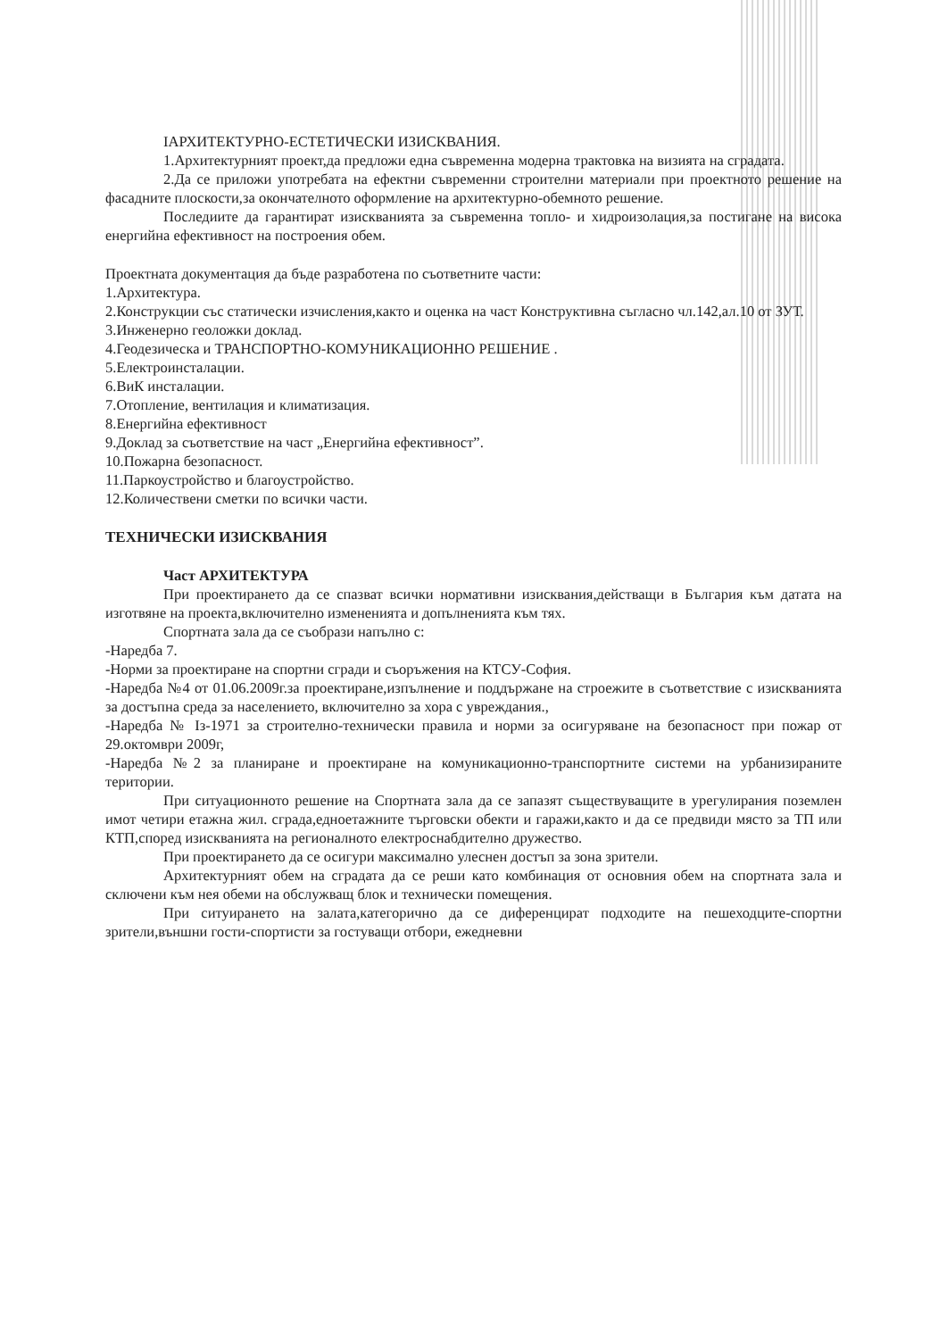IАРХИТЕКТУРНО-ЕСТЕТИЧЕСКИ ИЗИСКВАНИЯ.
1.Архитектурният проект,да предложи една съвременна модерна трактовка на визията на сградата.
2.Да се приложи употребата на ефектни съвременни строителни материали при проектното решение на фасадните плоскости,за окончателното оформление на архитектурно-обемното решение.
Последиите да гарантират изискванията за съвременна топло- и хидроизолация,за постигане на висока енергийна ефективност на построения обем.
Проектната документация да бъде разработена по съответните части:
1.Архитектура.
2.Конструкции със статически изчисления,както и оценка на част Конструктивна съгласно чл.142,ал.10 от ЗУТ.
3.Инженерно геоложки доклад.
4.Геодезическа и ТРАНСПОРТНО-КОМУНИКАЦИОННО РЕШЕНИЕ .
5.Електроинсталации.
6.ВиК инсталации.
7.Отопление, вентилация и климатизация.
8.Енергийна ефективност
9.Доклад за съответствие на част „Енергийна ефективност”.
10.Пожарна безопасност.
11.Паркоустройство и благоустройство.
12.Количествени сметки по всички части.
ТЕХНИЧЕСКИ ИЗИСКВАНИЯ
Част АРХИТЕКТУРА
При проектирането да се спазват всички нормативни изисквания,действащи в България към датата на изготвяне на проекта,включително измененията и допълненията към тях.
Спортната зала да се съобрази напълно с:
-Наредба 7.
-Норми за проектиране на спортни сгради и съоръжения на КТСУ-София.
-Наредба №4 от 01.06.2009г.за проектиране,изпълнение и поддържане на строежите в съответствие с изискванията за достъпна среда за населението, включително за хора с увреждания.,
-Наредба № Iз-1971 за строително-технически правила и норми за осигуряване на безопасност при пожар от 29.октомври 2009г,
-Наредба №2 за планиране и проектиране на комуникационно-транспортните системи на урбанизираните територии.
При ситуационното решение на Спортната зала да се запазят съществуващите в урегулирания поземлен имот четири етажна жил. сграда,едноетажните търговски обекти и гаражи,както и да се предвиди място за ТП или КТП,според изискванията на регионалното електроснабдително дружество.
При проектирането да се осигури максимално улеснен достъп за зона зрители.
Архитектурният обем на сградата да се реши като комбинация от основния обем на спортната зала и сключени към нея обеми на обслужващ блок и технически помещения.
При ситуирането на залата,категорично да се диференцират подходите на пешеходците-спортни зрители,външни гости-спортисти за гостуващи отбори, ежедневни